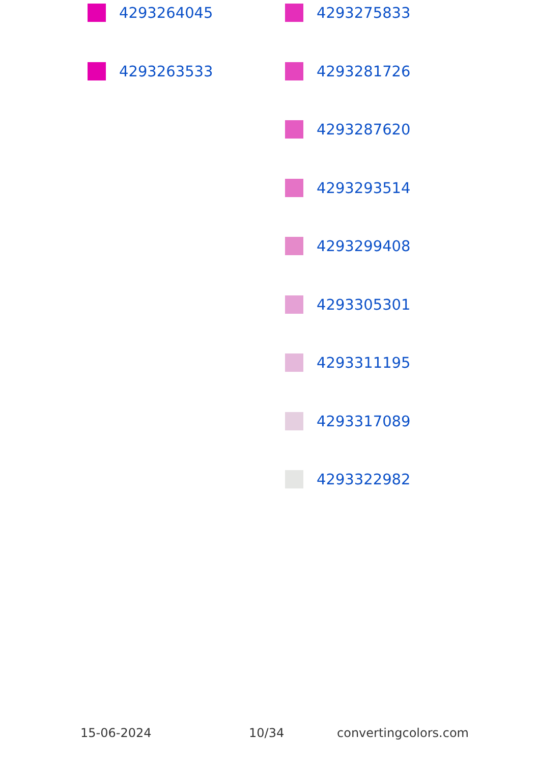4293264045
4293263533
4293275833
4293281726
4293287620
4293293514
4293299408
4293305301
4293311195
4293317089
4293322982
15-06-2024 10/34 convertingcolors.com